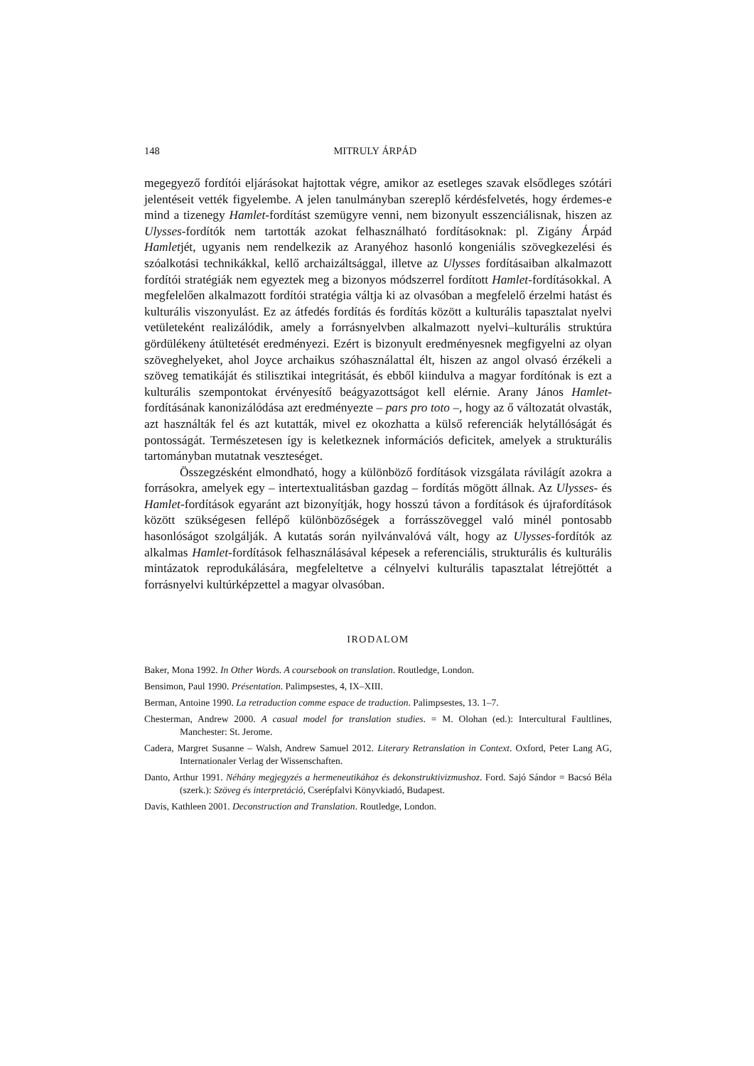148 MITRULY ÁRPÁD
megegyező fordítói eljárásokat hajtottak végre, amikor az esetleges szavak elsődleges szótári jelentéseit vették figyelembe. A jelen tanulmányban szereplő kérdésfelvetés, hogy érdemes-e mind a tizenegy Hamlet-fordítást szemügyre venni, nem bizonyult esszenciálisnak, hiszen az Ulysses-fordítók nem tartották azokat felhasználható fordításoknak: pl. Zigány Árpád Hamletjét, ugyanis nem rendelkezik az Aranyéhoz hasonló kongeniális szövegkezelési és szóalkotási technikákkal, kellő archaizáltsággal, illetve az Ulysses fordításaiban alkalmazott fordítói stratégiák nem egyeztek meg a bizonyos módszerrel fordított Hamlet-fordításokkal. A megfelelően alkalmazott fordítói stratégia váltja ki az olvasóban a megfelelő érzelmi hatást és kulturális viszonyulást. Ez az átfedés fordítás és fordítás között a kulturális tapasztalat nyelvi vetületeként realizálódik, amely a forrásnyelvben alkalmazott nyelvi–kulturális struktúra gördülékeny átültetését eredményezi. Ezért is bizonyult eredményesnek megfigyelni az olyan szöveghelyeket, ahol Joyce archaikus szóhasználattal élt, hiszen az angol olvasó érzékeli a szöveg tematikáját és stilisztikai integritását, és ebből kiindulva a magyar fordítónak is ezt a kulturális szempontokat érvényesítő beágyazottságot kell elérnie. Arany János Hamlet-fordításának kanonizálódása azt eredményezte – pars pro toto –, hogy az ő változatát olvasták, azt használták fel és azt kutatták, mivel ez okozhatta a külső referenciák helytállóságát és pontosságát. Természetesen így is keletkeznek információs deficitek, amelyek a strukturális tartományban mutatnak veszteséget.
Összegzésként elmondható, hogy a különböző fordítások vizsgálata rávilágít azokra a forrásokra, amelyek egy – intertextualitásban gazdag – fordítás mögött állnak. Az Ulysses- és Hamlet-fordítások egyaránt azt bizonyítják, hogy hosszú távon a fordítások és újrafordítások között szükségesen fellépő különbözőségek a forrásszöveggel való minél pontosabb hasonlóságot szolgálják. A kutatás során nyilvánvalóvá vált, hogy az Ulysses-fordítók az alkalmas Hamlet-fordítások felhasználásával képesek a referenciális, strukturális és kulturális mintázatok reprodukálására, megfeleltetve a célnyelvi kulturális tapasztalat létrejöttét a forrásnyelvi kultúrképzettel a magyar olvasóban.
IRODALOM
Baker, Mona 1992. In Other Words. A coursebook on translation. Routledge, London.
Bensimon, Paul 1990. Présentation. Palimpsestes, 4, IX–XIII.
Berman, Antoine 1990. La retraduction comme espace de traduction. Palimpsestes, 13. 1–7.
Chesterman, Andrew 2000. A casual model for translation studies. = M. Olohan (ed.): Intercultural Faultlines, Manchester: St. Jerome.
Cadera, Margret Susanne – Walsh, Andrew Samuel 2012. Literary Retranslation in Context. Oxford, Peter Lang AG, Internationaler Verlag der Wissenschaften.
Danto, Arthur 1991. Néhány megjegyzés a hermeneutikához és dekonstruktivizmushoz. Ford. Sajó Sándor = Bacsó Béla (szerk.): Szöveg és interpretáció, Cserépfalvi Könyvkiadó, Budapest.
Davis, Kathleen 2001. Deconstruction and Translation. Routledge, London.